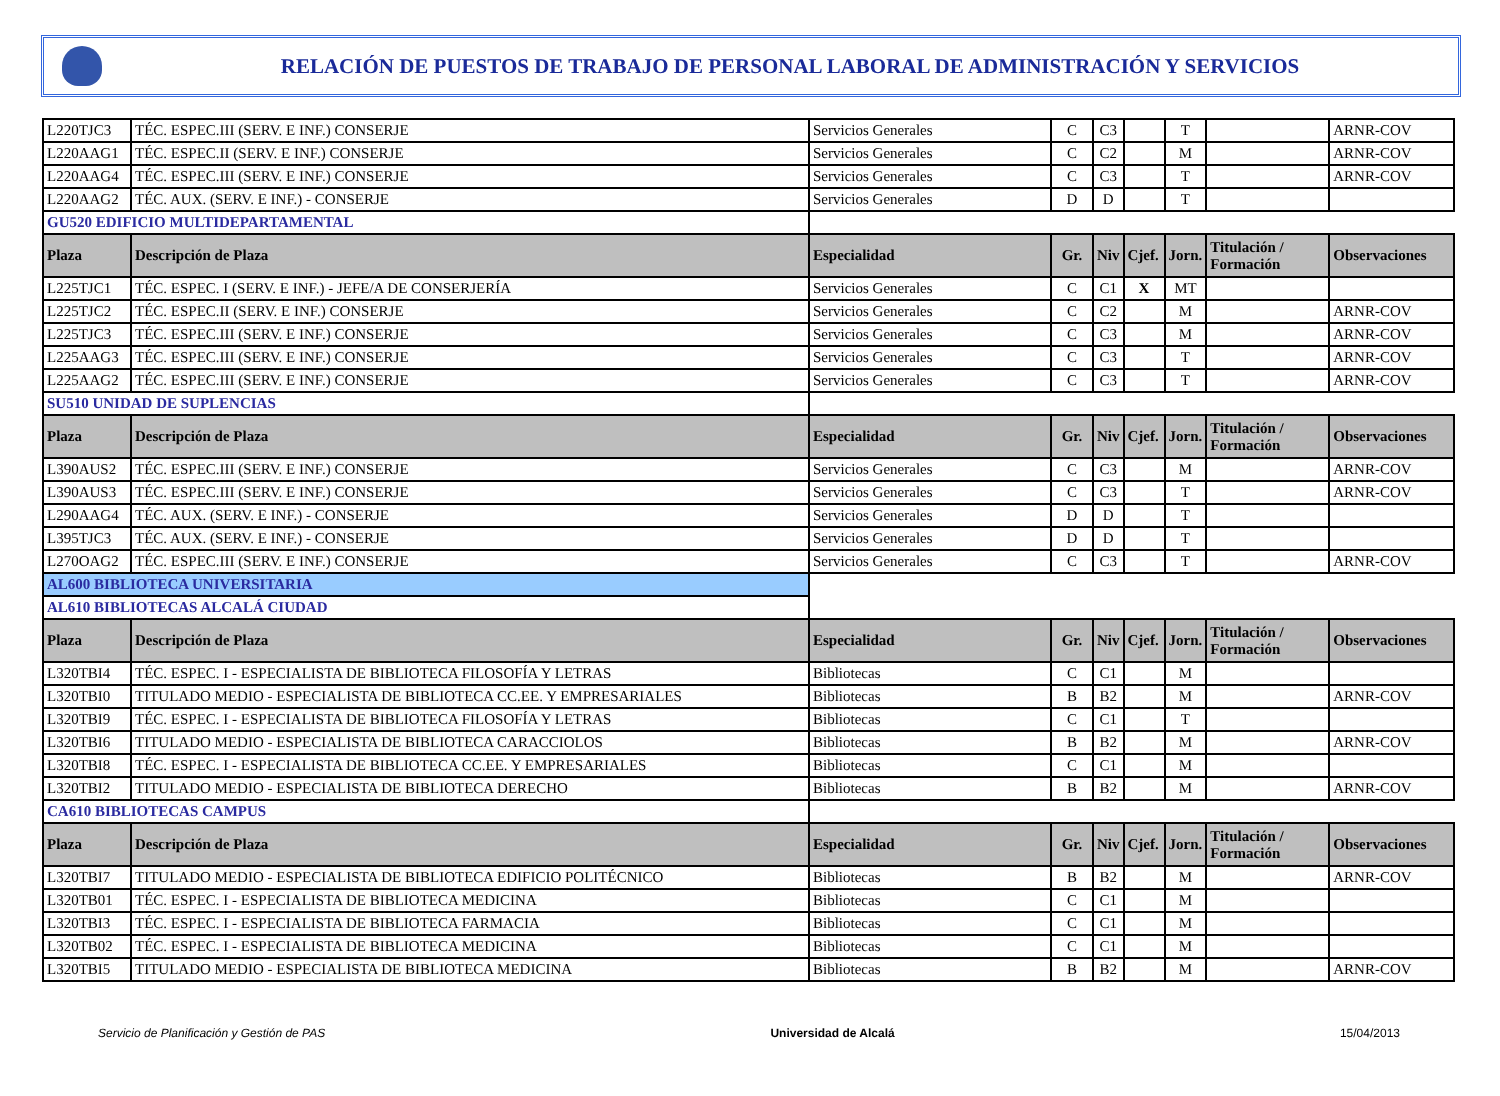RELACIÓN DE PUESTOS DE TRABAJO DE PERSONAL LABORAL DE ADMINISTRACIÓN Y SERVICIOS
| L220TJC3 | TÉC. ESPEC.III (SERV. E INF.) CONSERJE | Servicios Generales | C | C3 | | T | | ARNR-COV |
| L220AAG1 | TÉC. ESPEC.II (SERV. E INF.) CONSERJE | Servicios Generales | C | C2 | | M | | ARNR-COV |
| L220AAG4 | TÉC. ESPEC.III (SERV. E INF.) CONSERJE | Servicios Generales | C | C3 | | T | | ARNR-COV |
| L220AAG2 | TÉC. AUX. (SERV. E INF.) - CONSERJE | Servicios Generales | D | D | | T | | |
| GU520 EDIFICIO MULTIDEPARTAMENTAL | | | | | | | | |
| Plaza | Descripción de Plaza | Especialidad | Gr. | Niv | Cjef. | Jorn. | Titulación / Formación | Observaciones |
| L225TJC1 | TÉC. ESPEC. I (SERV. E INF.) - JEFE/A DE CONSERJERÍA | Servicios Generales | C | C1 | X | MT | | |
| L225TJC2 | TÉC. ESPEC.II (SERV. E INF.) CONSERJE | Servicios Generales | C | C2 | | M | | ARNR-COV |
| L225TJC3 | TÉC. ESPEC.III (SERV. E INF.) CONSERJE | Servicios Generales | C | C3 | | M | | ARNR-COV |
| L225AAG3 | TÉC. ESPEC.III (SERV. E INF.) CONSERJE | Servicios Generales | C | C3 | | T | | ARNR-COV |
| L225AAG2 | TÉC. ESPEC.III (SERV. E INF.) CONSERJE | Servicios Generales | C | C3 | | T | | ARNR-COV |
| SU510 UNIDAD DE SUPLENCIAS | | | | | | | | |
| Plaza | Descripción de Plaza | Especialidad | Gr. | Niv | Cjef. | Jorn. | Titulación / Formación | Observaciones |
| L390AUS2 | TÉC. ESPEC.III (SERV. E INF.) CONSERJE | Servicios Generales | C | C3 | | M | | ARNR-COV |
| L390AUS3 | TÉC. ESPEC.III (SERV. E INF.) CONSERJE | Servicios Generales | C | C3 | | T | | ARNR-COV |
| L290AAG4 | TÉC. AUX. (SERV. E INF.) - CONSERJE | Servicios Generales | D | D | | T | | |
| L395TJC3 | TÉC. AUX. (SERV. E INF.) - CONSERJE | Servicios Generales | D | D | | T | | |
| L270OAG2 | TÉC. ESPEC.III (SERV. E INF.) CONSERJE | Servicios Generales | C | C3 | | T | | ARNR-COV |
| AL600 BIBLIOTECA UNIVERSITARIA | | | | | | | | |
| AL610 BIBLIOTECAS ALCALÁ CIUDAD | | | | | | | | |
| Plaza | Descripción de Plaza | Especialidad | Gr. | Niv | Cjef. | Jorn. | Titulación / Formación | Observaciones |
| L320TBI4 | TÉC. ESPEC. I - ESPECIALISTA DE BIBLIOTECA FILOSOFÍA Y LETRAS | Bibliotecas | C | C1 | | M | | |
| L320TBI0 | TITULADO MEDIO - ESPECIALISTA DE BIBLIOTECA CC.EE. Y EMPRESARIALES | Bibliotecas | B | B2 | | M | | ARNR-COV |
| L320TBI9 | TÉC. ESPEC. I - ESPECIALISTA DE BIBLIOTECA FILOSOFÍA Y LETRAS | Bibliotecas | C | C1 | | T | | |
| L320TBI6 | TITULADO MEDIO - ESPECIALISTA DE BIBLIOTECA CARACCIOLOS | Bibliotecas | B | B2 | | M | | ARNR-COV |
| L320TBI8 | TÉC. ESPEC. I - ESPECIALISTA DE BIBLIOTECA CC.EE. Y EMPRESARIALES | Bibliotecas | C | C1 | | M | | |
| L320TBI2 | TITULADO MEDIO - ESPECIALISTA DE BIBLIOTECA DERECHO | Bibliotecas | B | B2 | | M | | ARNR-COV |
| CA610 BIBLIOTECAS CAMPUS | | | | | | | | |
| Plaza | Descripción de Plaza | Especialidad | Gr. | Niv | Cjef. | Jorn. | Titulación / Formación | Observaciones |
| L320TBI7 | TITULADO MEDIO - ESPECIALISTA DE BIBLIOTECA EDIFICIO POLITÉCNICO | Bibliotecas | B | B2 | | M | | ARNR-COV |
| L320TB01 | TÉC. ESPEC. I - ESPECIALISTA DE BIBLIOTECA MEDICINA | Bibliotecas | C | C1 | | M | | |
| L320TBI3 | TÉC. ESPEC. I - ESPECIALISTA DE BIBLIOTECA FARMACIA | Bibliotecas | C | C1 | | M | | |
| L320TB02 | TÉC. ESPEC. I - ESPECIALISTA DE BIBLIOTECA MEDICINA | Bibliotecas | C | C1 | | M | | |
| L320TBI5 | TITULADO MEDIO - ESPECIALISTA DE BIBLIOTECA MEDICINA | Bibliotecas | B | B2 | | M | | ARNR-COV |
Servicio de Planificación y Gestión de PAS Universidad de Alcalá 15/04/2013